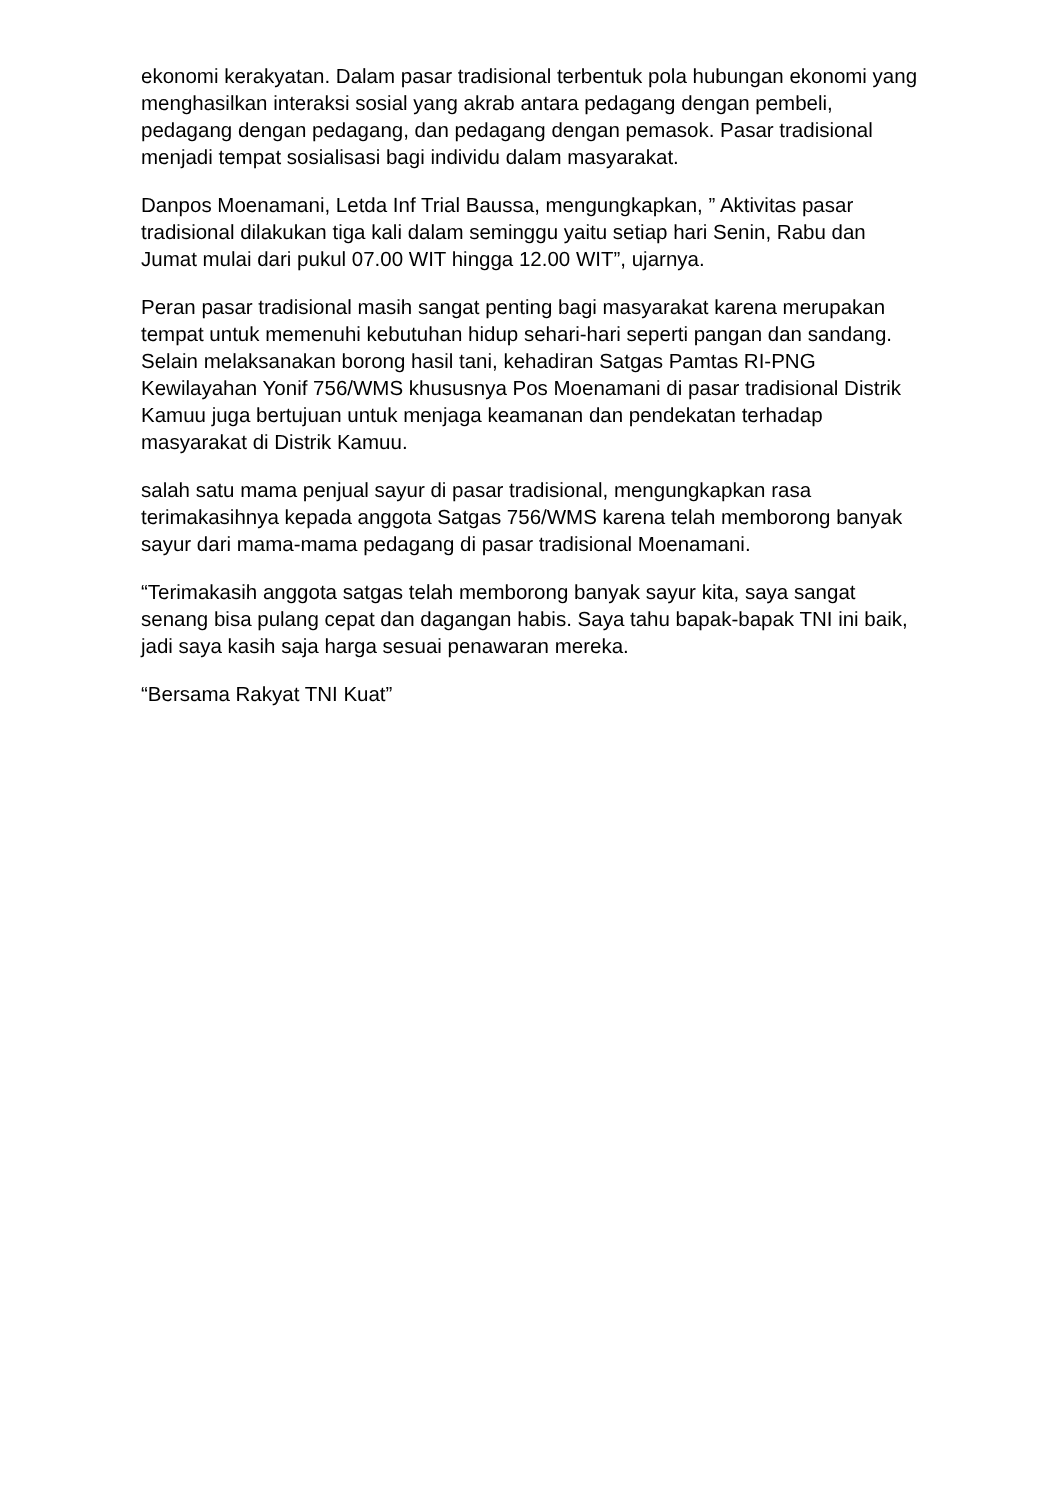ekonomi kerakyatan. Dalam pasar tradisional terbentuk pola hubungan ekonomi yang menghasilkan interaksi sosial yang akrab antara pedagang dengan pembeli, pedagang dengan pedagang, dan pedagang dengan pemasok. Pasar tradisional menjadi tempat sosialisasi bagi individu dalam masyarakat.
Danpos Moenamani, Letda Inf Trial Baussa, mengungkapkan, ” Aktivitas pasar tradisional dilakukan tiga kali dalam seminggu yaitu setiap hari Senin, Rabu dan Jumat mulai dari pukul 07.00 WIT hingga 12.00 WIT”, ujarnya.
Peran pasar tradisional masih sangat penting bagi masyarakat karena merupakan tempat untuk memenuhi kebutuhan hidup sehari-hari seperti pangan dan sandang. Selain melaksanakan borong hasil tani, kehadiran Satgas Pamtas RI-PNG Kewilayahan Yonif 756/WMS khususnya Pos Moenamani di pasar tradisional Distrik Kamuu juga bertujuan untuk menjaga keamanan dan pendekatan terhadap masyarakat di Distrik Kamuu.
salah satu mama penjual sayur di pasar tradisional, mengungkapkan rasa terimakasihnya kepada anggota Satgas 756/WMS karena telah memborong banyak sayur dari mama-mama pedagang di pasar tradisional Moenamani.
“Terimakasih anggota satgas telah memborong banyak sayur kita, saya sangat senang bisa pulang cepat dan dagangan habis. Saya tahu bapak-bapak TNI ini baik, jadi saya kasih saja harga sesuai penawaran mereka.
“Bersama Rakyat TNI Kuat”